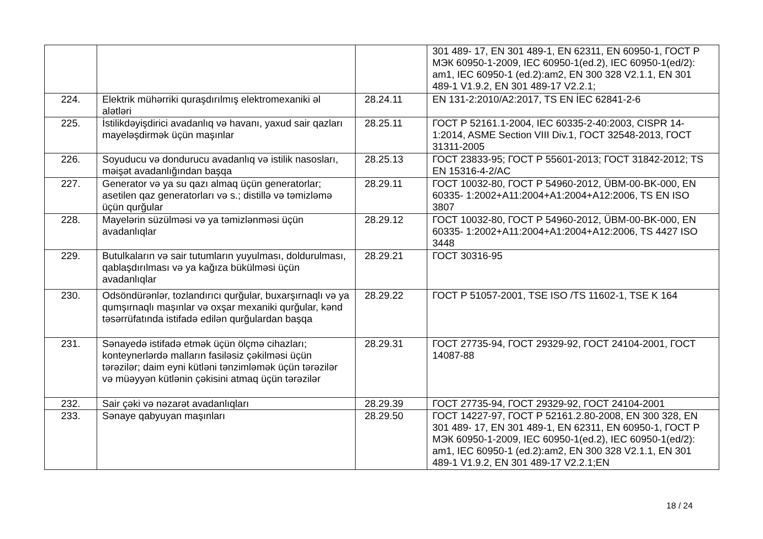| | | | 301 489- 17, EN 301 489-1, EN 62311, EN 60950-1, ГОСТ Р МЭК 60950-1-2009, IEC 60950-1(ed.2), IEC 60950-1(ed/2): am1, IEC 60950-1 (ed.2):am2, EN 300 328 V2.1.1, EN 301 489-1 V1.9.2, EN 301 489-17 V2.2.1; |
| 224. | Elektrik mühərriki quraşdırılmış elektromexaniki əl alətləri | 28.24.11 | EN 131-2:2010/A2:2017, TS EN İEC 62841-2-6 |
| 225. | İstilikdəyişdirici avadanlıq və havanı, yaxud sair qazları mayeləşdirmək üçün maşınlar | 28.25.11 | ГОСТ Р 52161.1-2004, IEC 60335-2-40:2003, CISPR 14-1:2014, ASME Section VIII Div.1, ГОСТ 32548-2013, ГОСТ 31311-2005 |
| 226. | Soyuducu və dondurucu avadanlıq və istilik nasosları, məişət avadanlığından başqa | 28.25.13 | ГОСТ 23833-95; ГОСТ Р 55601-2013; ГОСТ 31842-2012; TS EN 15316-4-2/AC |
| 227. | Generator və ya su qazı almaq üçün generatorlar; asetilen qaz generatorları və s.; distillə və təmizləmə üçün qurğular | 28.29.11 | ГОСТ 10032-80, ГОСТ Р 54960-2012, ÜBM-00-BK-000, EN 60335- 1:2002+A11:2004+A1:2004+A12:2006, TS EN ISO 3807 |
| 228. | Mayelərin süzülməsi və ya təmizlənməsi üçün avadanlıqlar | 28.29.12 | ГОСТ 10032-80, ГОСТ Р 54960-2012, ÜBM-00-BK-000, EN 60335- 1:2002+A11:2004+A1:2004+A12:2006, TS 4427 ISO 3448 |
| 229. | Butulkaların və sair tutumların yuyulması, doldurulması, qablaşdırılması və ya kağıza bükülməsi üçün avadanlıqlar | 28.29.21 | ГОСТ 30316-95 |
| 230. | Odsöndürənlər, tozlandırıcı qurğular, buxarşırnaqlı və ya qumşırnaqlı maşınlar və oxşar mexaniki qurğular, kənd təsərrüfatında istifadə edilən qurğulardan başqa | 28.29.22 | ГОСТ Р 51057-2001, TSE ISO /TS 11602-1, TSE K 164 |
| 231. | Sənayedə istifadə etmək üçün ölçmə cihazları; konteynerlərdə malların fasiləsiz çəkilməsi üçün tərəzilər; daim eyni kütləni tənzimləmək üçün tərəzilər və müəyyən kütlənin çəkisini atmaq üçün tərəzilər | 28.29.31 | ГОСТ 27735-94, ГОСТ 29329-92, ГОСТ 24104-2001, ГОСТ 14087-88 |
| 232. | Sair çəki və nəzarət avadanlıqları | 28.29.39 | ГОСТ 27735-94, ГОСТ 29329-92, ГОСТ 24104-2001 |
| 233. | Sənaye qabyuyan maşınları | 28.29.50 | ГОСТ 14227-97, ГОСТ Р 52161.2.80-2008, EN 300 328, EN 301 489- 17, EN 301 489-1, EN 62311, EN 60950-1, ГОСТ Р МЭК 60950-1-2009, IEC 60950-1(ed.2), IEC 60950-1(ed/2): am1, IEC 60950-1 (ed.2):am2, EN 300 328 V2.1.1, EN 301 489-1 V1.9.2, EN 301 489-17 V2.2.1;EN |
18 / 24